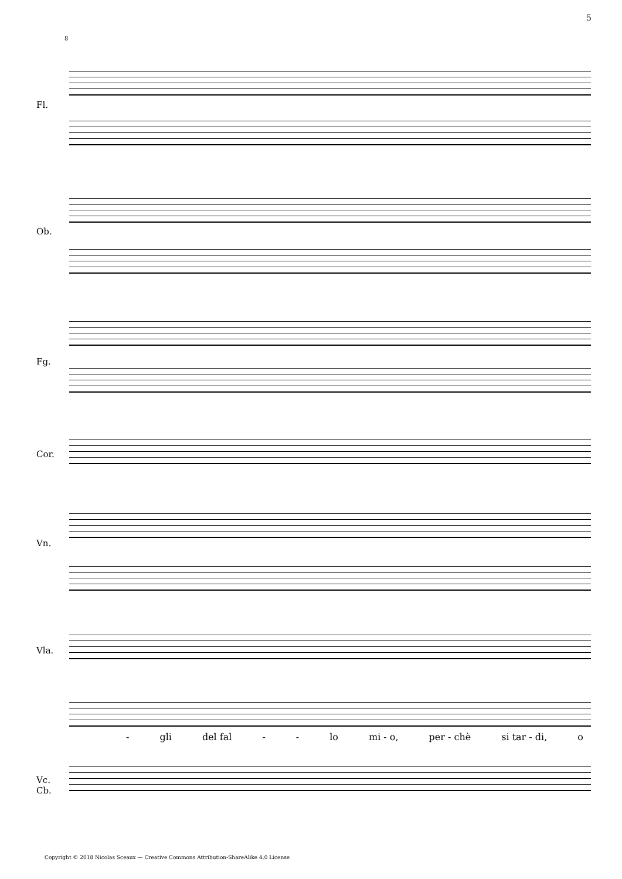5
8
Fl.
Ob.
Fg.
Cor.
Vn.
Vla.
Vc.
Cb.
- gli del fal - - lo mi - o, per - chè si tar - di, o
Copyright © 2018 Nicolas Sceaux — Creative Commons Attribution-ShareAlike 4.0 License